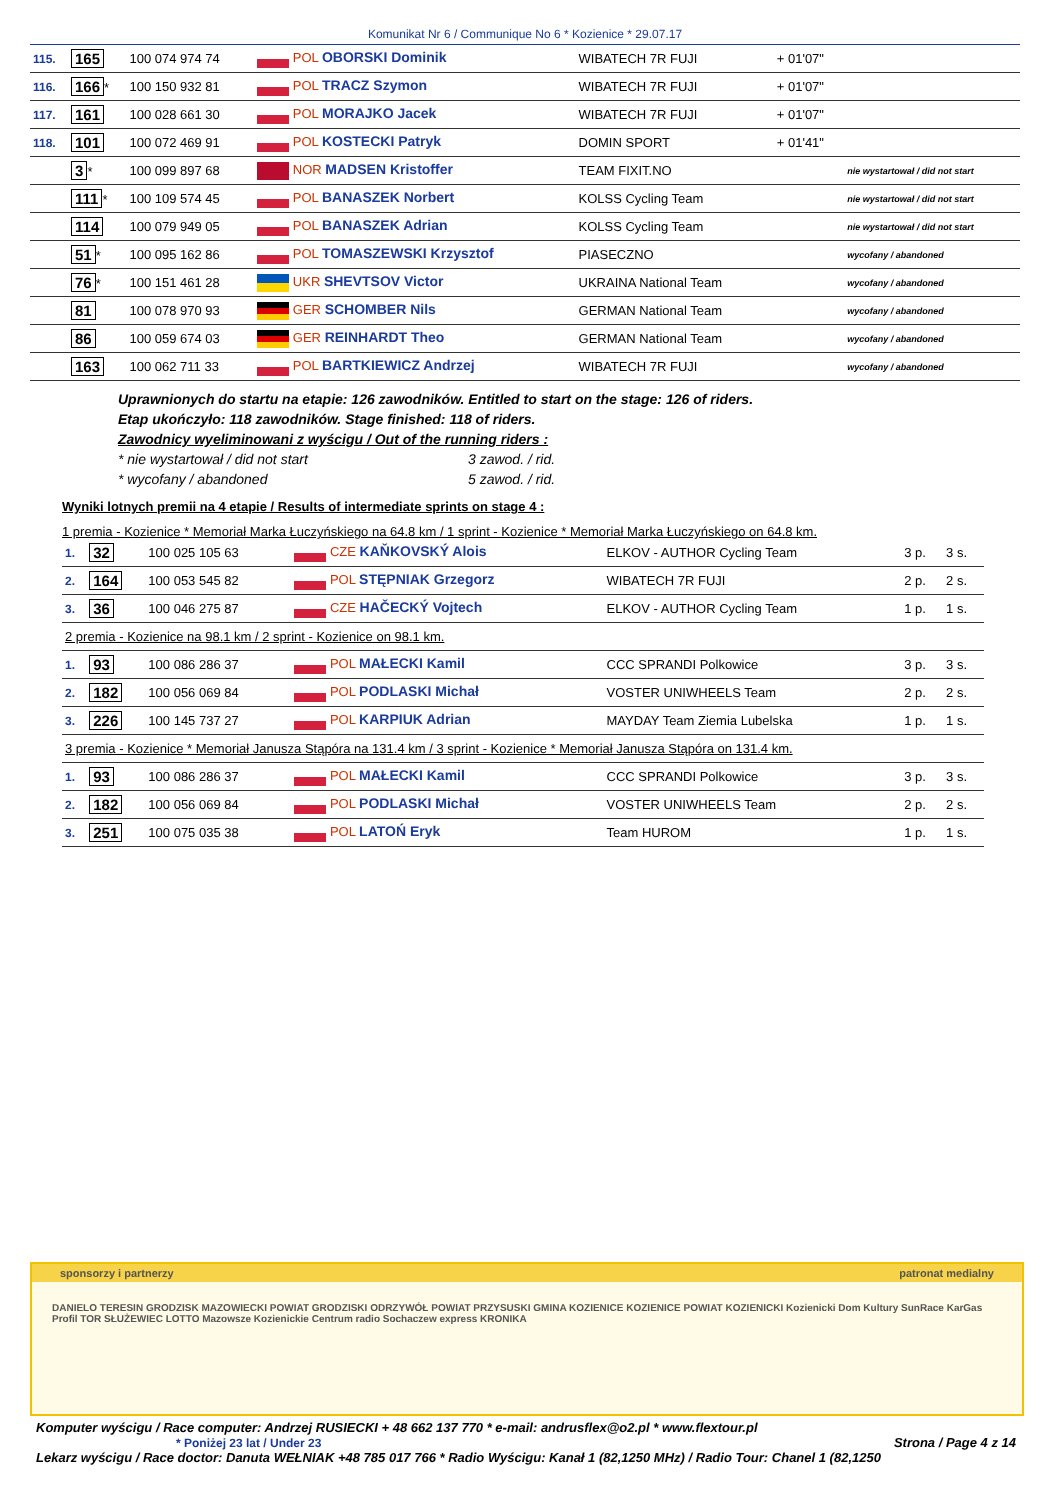Komunikat Nr 6 / Communique No 6 * Kozienice * 29.07.17
| 115. | 165 | 100 074 974 74 | POL OBORSKI Dominik | WIBATECH 7R FUJI | + 01'07" | |
| 116. | 166 * | 100 150 932 81 | POL TRACZ Szymon | WIBATECH 7R FUJI | + 01'07" | |
| 117. | 161 | 100 028 661 30 | POL MORAJKO Jacek | WIBATECH 7R FUJI | + 01'07" | |
| 118. | 101 | 100 072 469 91 | POL KOSTECKI Patryk | DOMIN SPORT | + 01'41" | |
| | 3 * | 100 099 897 68 | NOR MADSEN Kristoffer | TEAM FIXIT.NO | | nie wystartował / did not start |
| | 111 * | 100 109 574 45 | POL BANASZEK Norbert | KOLSS Cycling Team | | nie wystartował / did not start |
| | 114 | 100 079 949 05 | POL BANASZEK Adrian | KOLSS Cycling Team | | nie wystartował / did not start |
| | 51 * | 100 095 162 86 | POL TOMASZEWSKI Krzysztof | PIASECZNO | | wycofany / abandoned |
| | 76 * | 100 151 461 28 | UKR SHEVTSOV Victor | UKRAINA National Team | | wycofany / abandoned |
| | 81 | 100 078 970 93 | GER SCHOMBER Nils | GERMAN National Team | | wycofany / abandoned |
| | 86 | 100 059 674 03 | GER REINHARDT Theo | GERMAN National Team | | wycofany / abandoned |
| | 163 | 100 062 711 33 | POL BARTKIEWICZ Andrzej | WIBATECH 7R FUJI | | wycofany / abandoned |
Uprawnionych do startu na etapie: 126 zawodników. Entitled to start on the stage: 126 of riders.
Etap ukończyło: 118 zawodników. Stage finished: 118 of riders.
Zawodnicy wyeliminowani z wyścigu / Out of the running riders :
* nie wystartował / did not start 3 zawod. / rid.
* wycofany / abandoned 5 zawod. / rid.
Wyniki lotnych premii na 4 etapie / Results of intermediate sprints on stage 4 :
1 premia - Kozienice * Memoriał Marka Łuczyńskiego na 64.8 km / 1 sprint - Kozienice * Memoriał Marka Łuczyńskiego on 64.8 km.
| 1. | 32 | 100 025 105 63 | CZE KAŇKOVSKÝ Alois | ELKOV - AUTHOR Cycling Team | 3 p. | 3 s. |
| 2. | 164 | 100 053 545 82 | POL STĘPNIAK Grzegorz | WIBATECH 7R FUJI | 2 p. | 2 s. |
| 3. | 36 | 100 046 275 87 | CZE HAČECKÝ Vojtech | ELKOV - AUTHOR Cycling Team | 1 p. | 1 s. |
| 2 premia - Kozienice na 98.1 km / 2 sprint - Kozienice on 98.1 km. | | | | | | |
| 1. | 93 | 100 086 286 37 | POL MAŁECKI Kamil | CCC SPRANDI Polkowice | 3 p. | 3 s. |
| 2. | 182 | 100 056 069 84 | POL PODLASKI Michał | VOSTER UNIWHEELS Team | 2 p. | 2 s. |
| 3. | 226 | 100 145 737 27 | POL KARPIUK Adrian | MAYDAY Team Ziemia Lubelska | 1 p. | 1 s. |
| 3 premia - Kozienice * Memoriał Janusza Stąpóra na 131.4 km / 3 sprint - Kozienice * Memoriał Janusza Stąpóra on 131.4 km. | | | | | | |
| 1. | 93 | 100 086 286 37 | POL MAŁECKI Kamil | CCC SPRANDI Polkowice | 3 p. | 3 s. |
| 2. | 182 | 100 056 069 84 | POL PODLASKI Michał | VOSTER UNIWHEELS Team | 2 p. | 2 s. |
| 3. | 251 | 100 075 035 38 | POL LATOŃ Eryk | Team HUROM | 1 p. | 1 s. |
sponsorzy i partnerzy patronat medialny
DANIELO TERESIN GRODZISK MAZOWIECKI POWIAT GRODZISKI ODRZYWÓŁ POWIAT PRZYSUSKI GMINA KOZIENICE KOZIENICE POWIAT KOZIENICKI Kozienicki Dom Kultury SunRace KarGas Profil TOR SŁUŻEWIEC LOTTO Mazowsze Kozienickie Centrum radio Sochaczew express KRONIKA
Komputer wyścigu / Race computer: Andrzej RUSIECKI + 48 662 137 770 * e-mail: andrusflex@o2.pl * www.flextour.pl
* Poniżej 23 lat / Under 23 Strona / Page 4 z 14
Lekarz wyścigu / Race doctor: Danuta WEŁNIAK +48 785 017 766 * Radio Wyścigu: Kanał 1 (82,1250 MHz) / Radio Tour: Chanel 1 (82,1250